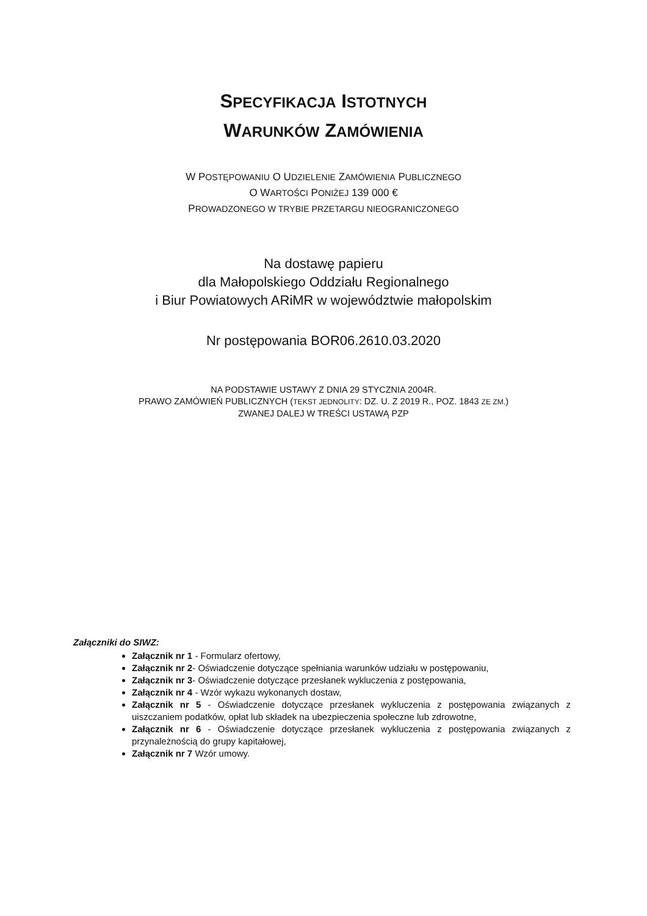SPECYFIKACJA ISTOTNYCH
WARUNKÓW ZAMÓWIENIA
W POSTĘPOWANIU O UDZIELENIE ZAMÓWIENIA PUBLICZNEGO
O WARTOŚCI PONIŻEJ 139 000 €
PROWADZONEGO W TRYBIE PRZETARGU NIEOGRANICZONEGO
Na dostawę papieru
dla Małopolskiego Oddziału Regionalnego
i Biur Powiatowych ARiMR w województwie małopolskim
Nr postępowania BOR06.2610.03.2020
NA PODSTAWIE USTAWY Z DNIA 29 STYCZNIA 2004R.
PRAWO ZAMÓWIEŃ PUBLICZNYCH (TEKST JEDNOLITY: DZ. U. Z 2019 R., POZ. 1843 ZE ZM.)
ZWANEJ DALEJ W TREŚCI USTAWĄ PZP
Załączniki do SIWZ:
Załącznik nr 1 - Formularz ofertowy,
Załącznik nr 2- Oświadczenie dotyczące spełniania warunków udziału w postępowaniu,
Załącznik nr 3- Oświadczenie dotyczące przesłanek wykluczenia z postępowania,
Załącznik nr 4 - Wzór wykazu wykonanych dostaw,
Załącznik nr 5 - Oświadczenie dotyczące przesłanek wykluczenia z postępowania związanych z uiszczaniem podatków, opłat lub składek na ubezpieczenia społeczne lub zdrowotne,
Załącznik nr 6 - Oświadczenie dotyczące przesłanek wykluczenia z postępowania związanych z przynależnością do grupy kapitałowej,
Załącznik nr 7 Wzór umowy.